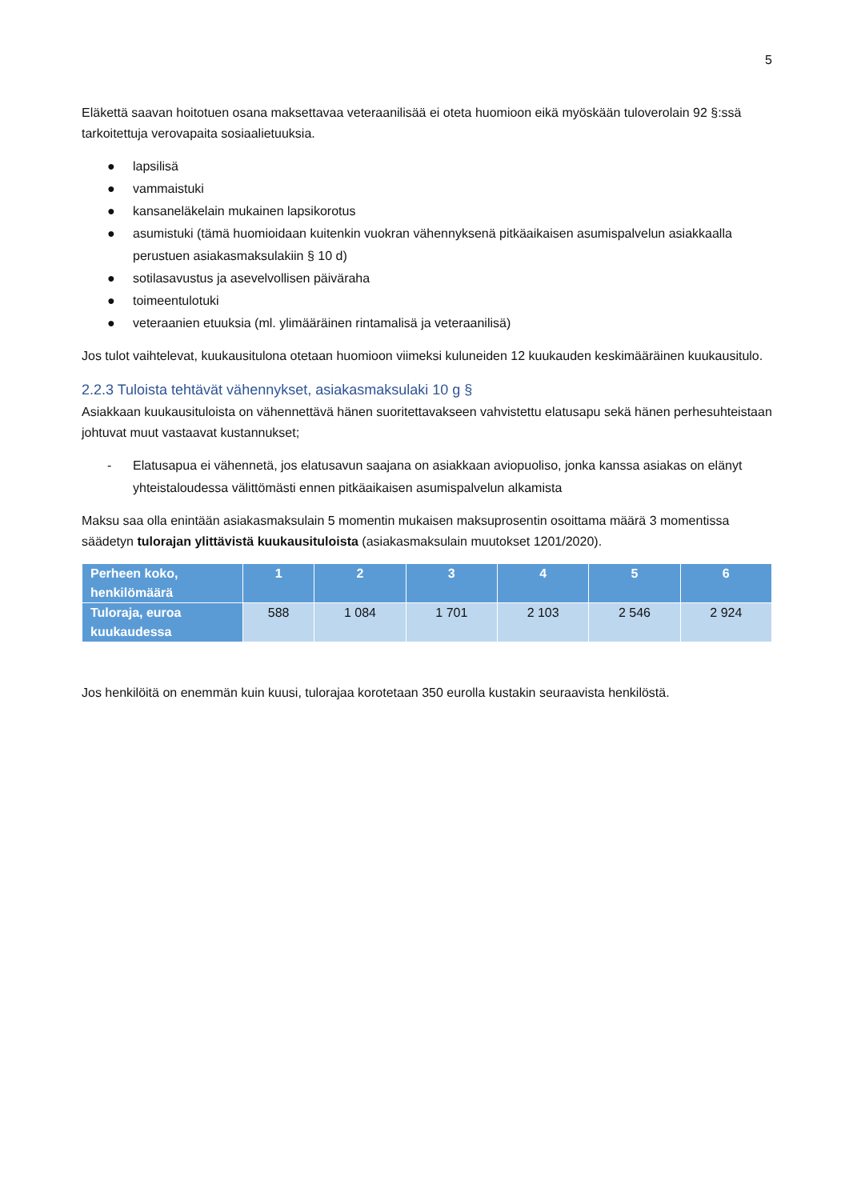5
Eläkettä saavan hoitotuen osana maksettavaa veteraanilisää ei oteta huomioon eikä myöskään tuloverolain 92 §:ssä tarkoitettuja verovapaita sosiaalietuuksia.
● lapsilisä
● vammaistuki
● kansaneläkelain mukainen lapsikorotus
● asumistuki (tämä huomioidaan kuitenkin vuokran vähennyksenä pitkäaikaisen asumispalvelun asiakkaalla perustuen asiakasmaksulakiin § 10 d)
● sotilasavustus ja asevelvollisen päiväraha
● toimeentulotuki
● veteraanien etuuksia (ml. ylimääräinen rintamalisä ja veteraanilisä)
Jos tulot vaihtelevat, kuukausitulona otetaan huomioon viimeksi kuluneiden 12 kuukauden keskimääräinen kuukausitulo.
2.2.3 Tuloista tehtävät vähennykset, asiakasmaksulaki 10 g §
Asiakkaan kuukausituloista on vähennettävä hänen suoritettavakseen vahvistettu elatusapu sekä hänen perhesuhteistaan johtuvat muut vastaavat kustannukset;
- Elatusapua ei vähennetä, jos elatusavun saajana on asiakkaan aviopuoliso, jonka kanssa asiakas on elänyt yhteistaloudessa välittömästi ennen pitkäaikaisen asumispalvelun alkamista
Maksu saa olla enintään asiakasmaksulain 5 momentin mukaisen maksuprosentin osoittama määrä 3 momentissa säädetyn tulorajan ylittävistä kuukausituloista (asiakasmaksulain muutokset 1201/2020).
| Perheen koko, henkilömäärä | 1 | 2 | 3 | 4 | 5 | 6 |
| --- | --- | --- | --- | --- | --- | --- |
| Tuloraja, euroa kuukaudessa | 588 | 1 084 | 1 701 | 2 103 | 2 546 | 2 924 |
Jos henkilöitä on enemmän kuin kuusi, tulorajaa korotetaan 350 eurolla kustakin seuraavista henkilöstä.